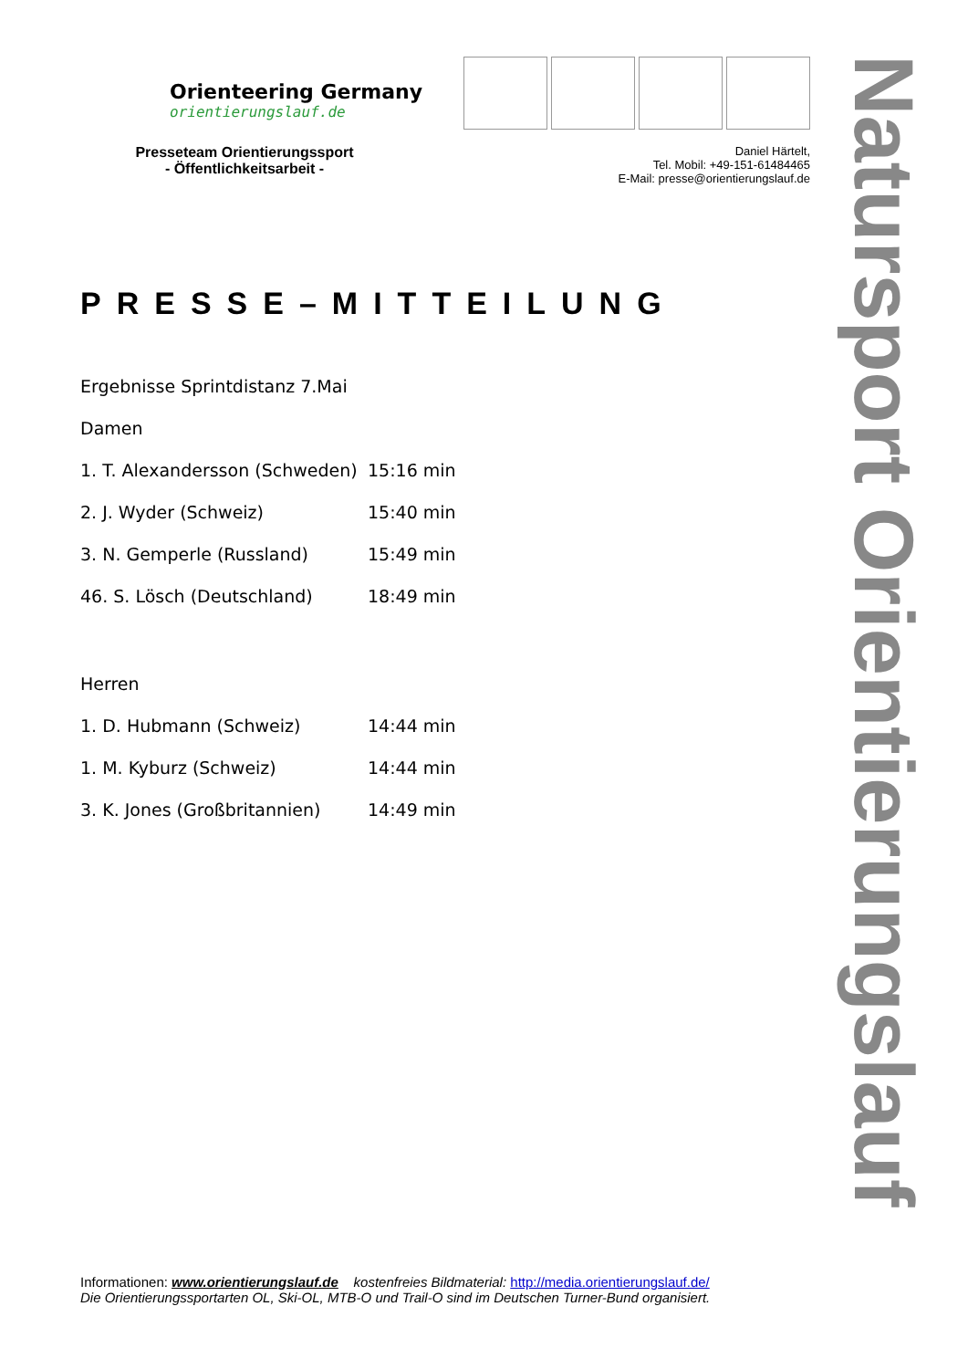Orienteering Germany
orientierungslauf.de
Presseteam Orientierungssport
- Öffentlichkeitsarbeit -
Daniel Härtelt,
Tel. Mobil: +49-151-61484465
E-Mail: presse@orientierungslauf.de
PRESSE–MITTEILUNG
Ergebnisse Sprintdistanz 7.Mai
Damen
| 1. T. Alexandersson (Schweden) | 15:16 min |
| 2. J. Wyder (Schweiz) | 15:40 min |
| 3. N. Gemperle (Russland) | 15:49 min |
| 46. S. Lösch (Deutschland) | 18:49 min |
Herren
| 1. D. Hubmann (Schweiz) | 14:44 min |
| 1. M. Kyburz (Schweiz) | 14:44 min |
| 3. K. Jones (Großbritannien) | 14:49 min |
Informationen: www.orientierungslauf.de kostenfreies Bildmaterial: http://media.orientierungslauf.de/
Die Orientierungssportarten OL, Ski-OL, MTB-O und Trail-O sind im Deutschen Turner-Bund organisiert.
Natursport Orientierungslauf